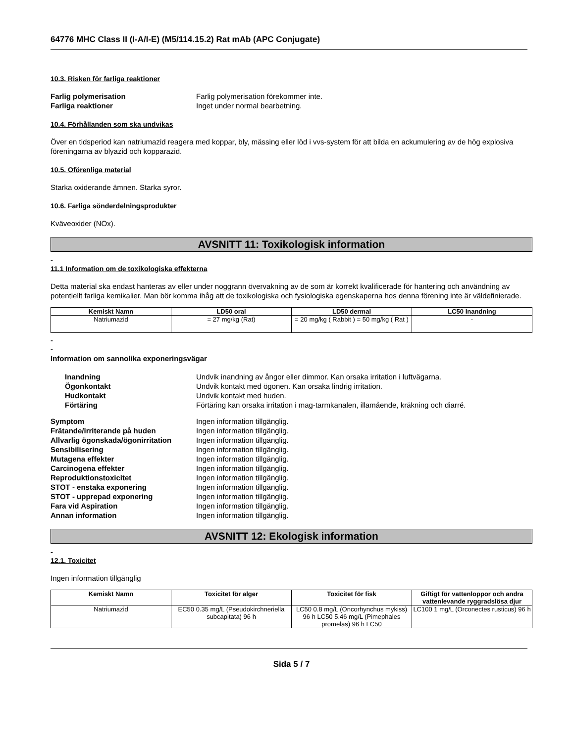64776 MHC Class II (I-A/I-E) (M5/114.15.2) Rat mAb (APC Conjugate)
10.3. Risken för farliga reaktioner
Farlig polymerisation Farlig polymerisation förekommer inte. Farliga reaktioner Inget under normal bearbetning.
10.4. Förhållanden som ska undvikas
Över en tidsperiod kan natriumazid reagera med koppar, bly, mässing eller löd i vvs-system för att bilda en ackumulering av de hög explosiva föreningarna av blyazid och kopparazid.
10.5. Oförenliga material
Starka oxiderande ämnen. Starka syror.
10.6. Farliga sönderdelningsprodukter
Kväveoxider (NOx).
AVSNITT 11: Toxikologisk information
-
11.1 Information om de toxikologiska effekterna
Detta material ska endast hanteras av eller under noggrann övervakning av de som är korrekt kvalificerade för hantering och användning av potentiellt farliga kemikalier. Man bör komma ihåg att de toxikologiska och fysiologiska egenskaperna hos denna förening inte är väldefinierade.
| Kemiskt Namn | LD50 oral | LD50 dermal | LC50 Inandning |
| --- | --- | --- | --- |
| Natriumazid | = 27 mg/kg (Rat) | = 20 mg/kg ( Rabbit ) = 50 mg/kg ( Rat ) | - |
-
-
Information om sannolika exponeringsvägar
Inandning Undvik inandning av ångor eller dimmor. Kan orsaka irritation i luftvägarna. Ögonkontakt Undvik kontakt med ögonen. Kan orsaka lindrig irritation. Hudkontakt Undvik kontakt med huden. Förtäring Förtäring kan orsaka irritation i mag-tarmkanalen, illamående, kräkning och diarré.
Symptom Ingen information tillgänglig. Frätande/irriterande på huden Ingen information tillgänglig. Allvarlig ögonskada/ögonirritation Ingen information tillgänglig. Sensibilisering Ingen information tillgänglig. Mutagena effekter Ingen information tillgänglig. Carcinogena effekter Ingen information tillgänglig. Reproduktionstoxicitet Ingen information tillgänglig. STOT - enstaka exponering Ingen information tillgänglig. STOT - upprepad exponering Ingen information tillgänglig. Fara vid Aspiration Ingen information tillgänglig. Annan information Ingen information tillgänglig.
AVSNITT 12: Ekologisk information
-
12.1. Toxicitet
Ingen information tillgänglig
| Kemiskt Namn | Toxicitet för alger | Toxicitet för fisk | Giftigt för vattenloppor och andra vattenlevande ryggradslösa djur |
| --- | --- | --- | --- |
| Natriumazid | EC50 0.35 mg/L (Pseudokirchneriella subcapitata) 96 h | LC50 0.8 mg/L (Oncorhynchus mykiss) 96 h LC50 5.46 mg/L (Pimephales promelas) 96 h LC50 | LC100 1 mg/L (Orconectes rusticus) 96 h |
Sida 5 / 7